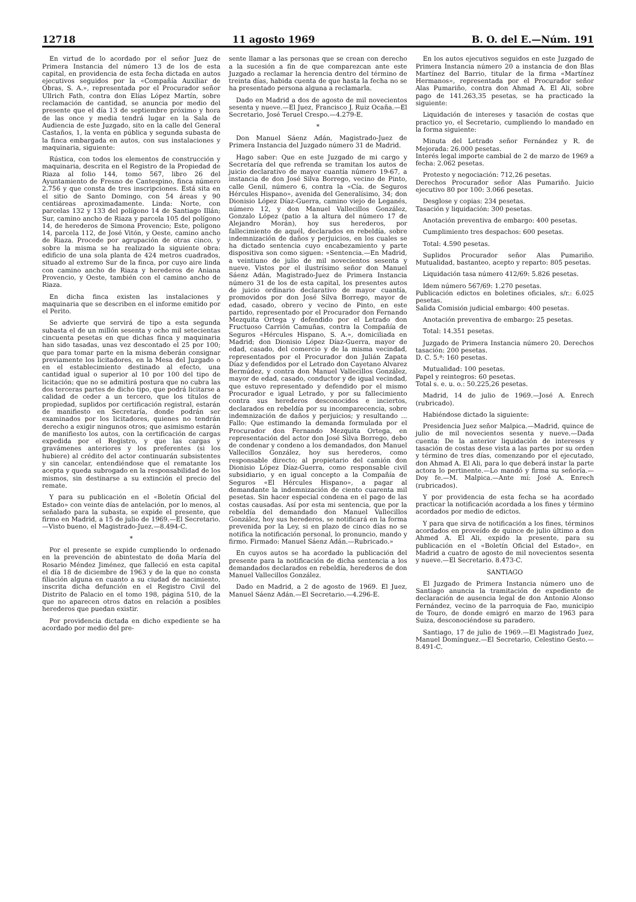12718 11 agosto 1969 B. O. del E.—Núm. 191
En virtud de lo acordado por el señor Juez de Primera Instancia del número 13 de los de esta capital, en providencia de esta fecha dictada en autos ejecutivos seguidos por la «Compañía Auxiliar de Obras, S. A.», representada por el Procurador señor Ullrich Fath, contra don Elías López Martín, sobre reclamación de cantidad, se anuncia por medio del presente que el día 13 de septiembre próximo y hora de las once y media tendrá lugar en la Sala de Audiencia de este Juzgado, sito en la calle del General Castaños, 1, la venta en pública y segunda subasta de la finca embargada en autos, con sus instalaciones y maquinaria, siguiente:
Rústica, con todos los elementos de construcción y maquinaria, descrita en el Registro de la Propiedad de Riaza al folio 144, tomo 567, libro 26 del Ayuntamiento de Fresno de Cantespino, finca número 2.756 y que consta de tres inscripciones. Está sita en el sitio de Santo Domingo, con 54 áreas y 90 centiáreas aproximadamente. Linda: Norte, con parcelas 132 y 133 del polígono 14 de Santiago Illán; Sur, camino ancho de Riaza y parcela 105 del polígono 14, de herederos de Simona Provencio; Este, polígono 14, parcela 112, de José Vitón, y Oeste, camino ancho de Riaza. Procede por agrupación de otras cinco, y sobre la misma se ha realizado la siguiente obra: edificio de una sola planta de 424 metros cuadrados, situado al extremo Sur de la finca, por cuyo aire linda con camino ancho de Riaza y herederos de Aniana Provencio, y Oeste, también con el camino ancho de Riaza.
En dicha finca existen las instalaciones y maquinaria que se describen en el informe emitido por el Perito.
Se advierte que servirá de tipo a esta segunda subasta el de un millón sesenta y ocho mil setecientas cincuenta pesetas en que dichas finca y maquinaria han sido tasadas, unas vez descontado el 25 por 100; que para tomar parte en la misma deberán consignar previamente los licitadores, en la Mesa del Juzgado o en el establecimiento destinado al efecto, una cantidad igual o superior al 10 por 100 del tipo de licitación; que no se admitirá postura que no cubra las dos terceras partes de dicho tipo, que podrá licitarse a calidad de ceder a un tercero, que los títulos de propiedad, suplidos por certificación registral, estarán de manifiesto en Secretaría, donde podrán ser examinados por los licitadores, quienes no tendrán derecho a exigir ningunos otros; que asimismo estarán de manifiesto los autos, con la certificación de cargas expedida por el Registro, y que las cargas y gravámenes anteriores y los preferentes (si los hubiere) al crédito del actor continuarán subsistentes y sin cancelar, entendiéndose que el rematante los acepta y queda subrogado en la responsabilidad de los mismos, sin destinarse a su extinción el precio del remate.
Y para su publicación en el «Boletín Oficial del Estado» con veinte días de antelación, por lo menos, al señalado para la subasta, se expide el presente, que firmo en Madrid, a 15 de julio de 1969.—El Secretario.—Visto bueno, el Magistrado-Juez.—8.494-C.
*
Por el presente se expide cumpliendo lo ordenado en la prevención de abintestato de doña María del Rosario Méndez Jiménez, que falleció en esta capital el día 18 de diciembre de 1963 y de la que no consta filiación alguna en cuanto a su ciudad de nacimiento, inscrita dicha defunción en el Registro Civil del Distrito de Palacio en el tomo 198, página 510, de la que no aparecen otros datos en relación a posibles herederos que puedan existir.
Por providencia dictada en dicho expediente se ha acordado por medio del pre-
sente llamar a las personas que se crean con derecho a la sucesión a fin de que comparezcan ante este Juzgado a reclamar la herencia dentro del término de treinta días, habida cuenta de que hasta la fecha no se ha presentado persona alguna a reclamarla.
Dado en Madrid a dos de agosto de mil novecientos sesenta y nueve.—El Juez, Francisco J. Ruiz Ocaña.—El Secretario, José Teruel Crespo.—4.279-E.
*
Don Manuel Sáenz Adán, Magistrado-Juez de Primera Instancia del Juzgado número 31 de Madrid.
Hago saber: Que en este Juzgado de mi cargo y Secretaría del que refrenda se tramitan los autos de juicio declarativo de mayor cuantía número 19-67, a instancia de don José Silva Borrego, vecino de Pinto, calle Genil, número 6, contra la «Cía. de Seguros Hércules Hispano», avenida del Generalísimo, 34; don Dionisio López Díaz-Guerra, camino viejo de Leganés, número 12, y don Manuel Vallecillos González, Gonzalo López (patio a la altura del número 17 de Alejandro Morán), hoy sus herederos, por fallecimiento de aquél, declarados en rebeldía, sobre indemnización de daños y perjuicios, en los cuales se ha dictado sentencia cuyo encabezamiento y parte dispositiva son como siguen: «Sentencia.—En Madrid, a veintiuno de julio de mil novecientos sesenta y nueve. Vistos por el ilustrísimo señor don Manuel Sáenz Adán, Magistrado-Juez de Primera Instancia número 31 de los de esta capital, los presentes autos de juicio ordinario declarativo de mayor cuantía, promovidos por don José Silva Borrego, mayor de edad, casado, obrero y vecino de Pinto, en este partido, representado por el Procurador don Fernando Mezquita Ortega y defendido por el Letrado don Fructuoso Carrión Camuñas, contra la Compañía de Seguros «Hércules Hispano, S. A.», domiciliada en Madrid; don Dionisio López Díaz-Guerra, mayor de edad, casado, del comercio y de la misma vecindad, representados por el Procurador don Julián Zapata Díaz y defendidos por el Letrado don Cayetano Alvarez Bermúdez, y contra don Manuel Vallecillos González, mayor de edad, casado, conductor y de igual vecindad, que estuvo representado y defendido por el mismo Procurador e igual Letrado, y por su fallecimiento contra sus herederos desconocidos e inciertos, declarados en rebeldía por su incomparecencia, sobre indemnización de daños y perjuicios; y resultando ... Fallo: Que estimando la demanda formulada por el Procurador don Fernando Mezquita Ortega, en representación del actor don José Silva Borrego, debo de condenar y condeno a los demandados, don Manuel Vallecillos González, hoy sus herederos, como responsable directo; al propietario del camión don Dionisio López Díaz-Guerra, como responsable civil subsidiario, y en igual concepto a la Compañía de Seguros «El Hércules Hispano», a pagar al demandante la indemnización de ciento cuarenta mil pesetas. Sin hacer especial condena en el pago de las costas causadas. Así por esta mi sentencia, que por la rebeldía del demandado don Manuel Vallecillos González, hoy sus herederos, se notificará en la forma prevenida por la Ley, si en plazo de cinco días no se notifica la notificación personal, lo pronuncio, mando y firmo. Firmado: Manuel Sáenz Adán.—Rubricado.»
En cuyos autos se ha acordado la publicación del presente para la notificación de dicha sentencia a los demandados declarados en rebeldía, herederos de don Manuel Vallecillos González.
Dado en Madrid, a 2 de agosto de 1969. El Juez, Manuel Sáenz Adán.—El Secretario.—4.296-E.
En los autos ejecutivos seguidos en este Juzgado de Primera Instancia número 20 a instancia de don Blas Martínez del Barrio, titular de la firma «Martínez Hermanos», representada por el Procurador señor Alas Pumariño, contra don Ahmad A. El Ali, sobre pago de 141.263,35 pesetas, se ha practicado la siguiente:
Liquidación de intereses y tasación de costas que practico yo, el Secretario, cumpliendo lo mandado en la forma siguiente:
Minuta del Letrado señor Fernández y R. de Mejorada: 26.000 pesetas.
Interés legal importe cambial de 2 de marzo de 1969 a fecha: 2.062 pesetas.
Protesto y negociación: 712,26 pesetas.
Derechos Procurador señor Alas Pumariño. Juicio ejecutivo 80 por 100: 3.066 pesetas.
Desglose y copias: 234 pesetas.
Tasación y liquidación: 300 pesetas.
Anotación preventiva de embargo: 400 pesetas.
Cumplimiento tres despachos: 600 pesetas.
Total: 4.590 pesetas.
Suplidos Procurador señor Alas Pumariño. Mutualidad, bastanteo, acepto y reparto: 805 pesetas.
Liquidación tasa número 412/69: 5.826 pesetas.
Idem número 567/69: 1.270 pesetas.
Publicación edictos en boletines oficiales, s/r.: 6.025 pesetas.
Salida Comisión judicial embargo: 400 pesetas.
Anotación preventiva de embargo: 25 pesetas.
Total: 14.351 pesetas.
Juzgado de Primera Instancia número 20. Derechos tasación: 200 pesetas.
D. C. 5.ª: 160 pesetas.
Mutualidad: 100 pesetas.
Papel y reintegros: 60 pesetas.
Total s. e. u. o.: 50.225,26 pesetas.
Madrid, 14 de julio de 1969.—José A. Enrech (rubricado).
Habiéndose dictado la siguiente:
Presidencia Juez señor Malpica.—Madrid, quince de julio de mil novecientos sesenta y nueve.—Dada cuenta: De la anterior liquidación de intereses y tasación de costas dese vista a las partes por su orden y término de tres días, comenzando por el ejecutado, don Ahmad A. El Ali, para lo que deberá instar la parte actora lo pertinente.—Lo mandó y firma su señoría.—Doy fe.—M. Malpica.—Ante mí: José A. Enrech (rubricados).
Y por providencia de esta fecha se ha acordado practicar la notificación acordada a los fines y término acordados por medio de edictos.
Y para que sirva de notificación a los fines, términos acordados en proveído de quince de julio último a don Ahmed A. El Ali, expido la presente, para su publicación en el «Boletín Oficial del Estado», en Madrid a cuatro de agosto de mil novecientos sesenta y nueve.—El Secretario. 8.473-C.
SANTIAGO
El Juzgado de Primera Instancia número uno de Santiago anuncia la tramitación de expediente de declaración de ausencia legal de don Antonio Alonso Fernández, vecino de la parroquia de Fao, municipio de Touro, de donde emigró en marzo de 1963 para Suiza, desconociéndose su paradero.
Santiago, 17 de julio de 1969.—El Magistrado Juez, Manuel Domínguez.—El Secretario, Celestino Gesto.—8.491-C.